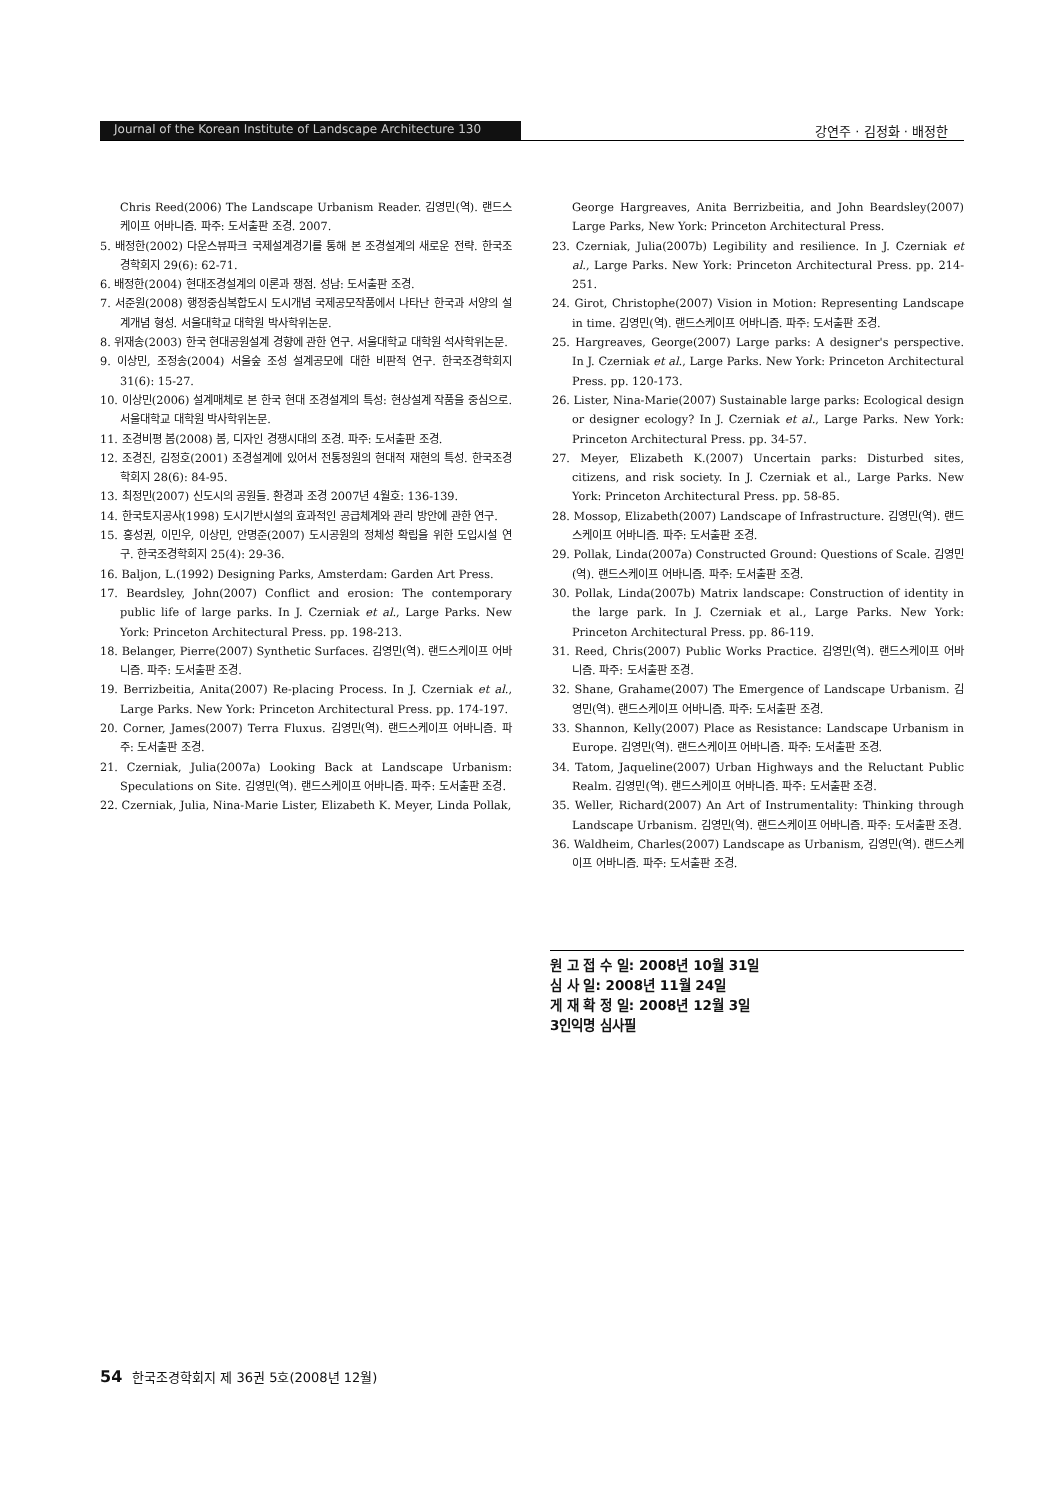Journal of the Korean Institute of Landscape Architecture 130
강연주 · 김정화 · 배정한
Chris Reed(2006) The Landscape Urbanism Reader. 김영민(역). 랜드스케이프 어바니즘. 파주: 도서출판 조경. 2007.
5. 배정한(2002) 다운스뷰파크 국제설계경기를 통해 본 조경설계의 새로운 전략. 한국조경학회지 29(6): 62-71.
6. 배정한(2004) 현대조경설계의 이론과 쟁점. 성남: 도서출판 조경.
7. 서준원(2008) 행정중심복합도시 도시개념 국제공모작품에서 나타난 한국과 서양의 설계개념 형성. 서울대학교 대학원 박사학위논문.
8. 위재송(2003) 한국 현대공원설계 경향에 관한 연구. 서울대학교 대학원 석사학위논문.
9. 이상민, 조정송(2004) 서울숲 조성 설계공모에 대한 비판적 연구. 한국조경학회지 31(6): 15-27.
10. 이상민(2006) 설계매체로 본 한국 현대 조경설계의 특성: 현상설계 작품을 중심으로. 서울대학교 대학원 박사학위논문.
11. 조경비평 봄(2008) 봄, 디자인 경쟁시대의 조경. 파주: 도서출판 조경.
12. 조경진, 김정호(2001) 조경설계에 있어서 전통정원의 현대적 재현의 특성. 한국조경학회지 28(6): 84-95.
13. 최정민(2007) 신도시의 공원들. 환경과 조경 2007년 4월호: 136-139.
14. 한국토지공사(1998) 도시기반시설의 효과적인 공급체계와 관리 방안에 관한 연구.
15. 홍성권, 이민우, 이상민, 안명준(2007) 도시공원의 정체성 확립을 위한 도입시설 연구. 한국조경학회지 25(4): 29-36.
16. Baljon, L.(1992) Designing Parks, Amsterdam: Garden Art Press.
17. Beardsley, John(2007) Conflict and erosion: The contemporary public life of large parks. In J. Czerniak et al., Large Parks. New York: Princeton Architectural Press. pp. 198-213.
18. Belanger, Pierre(2007) Synthetic Surfaces. 김영민(역). 랜드스케이프 어바니즘. 파주: 도서출판 조경.
19. Berrizbeitia, Anita(2007) Re-placing Process. In J. Czerniak et al., Large Parks. New York: Princeton Architectural Press. pp. 174-197.
20. Corner, James(2007) Terra Fluxus. 김영민(역). 랜드스케이프 어바니즘. 파주: 도서출판 조경.
21. Czerniak, Julia(2007a) Looking Back at Landscape Urbanism: Speculations on Site. 김영민(역). 랜드스케이프 어바니즘. 파주: 도서출판 조경.
22. Czerniak, Julia, Nina-Marie Lister, Elizabeth K. Meyer, Linda Pollak,
George Hargreaves, Anita Berrizbeitia, and John Beardsley(2007) Large Parks, New York: Princeton Architectural Press.
23. Czerniak, Julia(2007b) Legibility and resilience. In J. Czerniak et al., Large Parks. New York: Princeton Architectural Press. pp. 214-251.
24. Girot, Christophe(2007) Vision in Motion: Representing Landscape in time. 김영민(역). 랜드스케이프 어바니즘. 파주: 도서출판 조경.
25. Hargreaves, George(2007) Large parks: A designer's perspective. In J. Czerniak et al., Large Parks. New York: Princeton Architectural Press. pp. 120-173.
26. Lister, Nina-Marie(2007) Sustainable large parks: Ecological design or designer ecology? In J. Czerniak et al., Large Parks. New York: Princeton Architectural Press. pp. 34-57.
27. Meyer, Elizabeth K.(2007) Uncertain parks: Disturbed sites, citizens, and risk society. In J. Czerniak et al., Large Parks. New York: Princeton Architectural Press. pp. 58-85.
28. Mossop, Elizabeth(2007) Landscape of Infrastructure. 김영민(역). 랜드스케이프 어바니즘. 파주: 도서출판 조경.
29. Pollak, Linda(2007a) Constructed Ground: Questions of Scale. 김영민(역). 랜드스케이프 어바니즘. 파주: 도서출판 조경.
30. Pollak, Linda(2007b) Matrix landscape: Construction of identity in the large park. In J. Czerniak et al., Large Parks. New York: Princeton Architectural Press. pp. 86-119.
31. Reed, Chris(2007) Public Works Practice. 김영민(역). 랜드스케이프 어바니즘. 파주: 도서출판 조경.
32. Shane, Grahame(2007) The Emergence of Landscape Urbanism. 김영민(역). 랜드스케이프 어바니즘. 파주: 도서출판 조경.
33. Shannon, Kelly(2007) Place as Resistance: Landscape Urbanism in Europe. 김영민(역). 랜드스케이프 어바니즘. 파주: 도서출판 조경.
34. Tatom, Jaqueline(2007) Urban Highways and the Reluctant Public Realm. 김영민(역). 랜드스케이프 어바니즘. 파주: 도서출판 조경.
35. Weller, Richard(2007) An Art of Instrumentality: Thinking through Landscape Urbanism. 김영민(역). 랜드스케이프 어바니즘. 파주: 도서출판 조경.
36. Waldheim, Charles(2007) Landscape as Urbanism, 김영민(역). 랜드스케이프 어바니즘. 파주: 도서출판 조경.
원 고 접 수 일: 2008년 10월 31일
심 사 일: 2008년 11월 24일
게 재 확 정 일: 2008년 12월 3일
3인익명 심사필
54 한국조경학회지 제 36권 5호(2008년 12월)